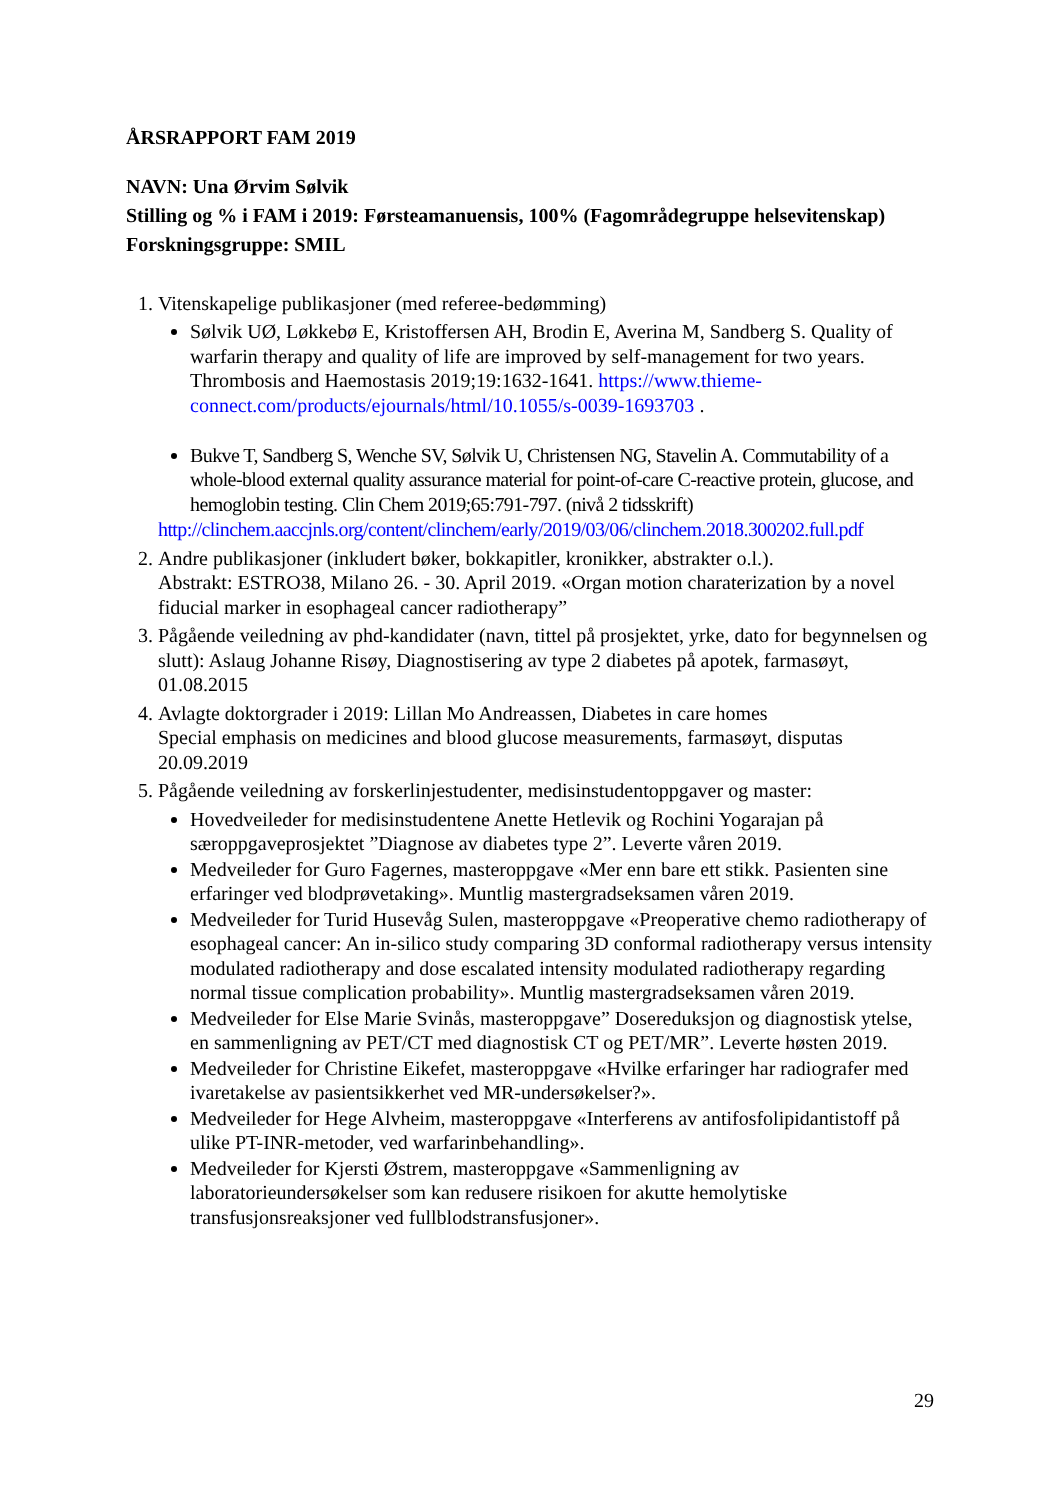ÅRSRAPPORT FAM 2019
NAVN: Una Ørvim Sølvik
Stilling og % i FAM i 2019: Førsteamanuensis, 100% (Fagområdegruppe helsevitenskap)
Forskningsgruppe: SMIL
1. Vitenskapelige publikasjoner (med referee-bedømming)
Sølvik UØ, Løkkebø E, Kristoffersen AH, Brodin E, Averina M, Sandberg S. Quality of warfarin therapy and quality of life are improved by self-management for two years. Thrombosis and Haemostasis 2019;19:1632-1641. https://www.thieme-connect.com/products/ejournals/html/10.1055/s-0039-1693703 .
Bukve T, Sandberg S, Wenche SV, Sølvik U, Christensen NG, Stavelin A. Commutability of a whole-blood external quality assurance material for point-of-care C-reactive protein, glucose, and hemoglobin testing. Clin Chem 2019;65:791-797. (nivå 2 tidsskrift)
http://clinchem.aaccjnls.org/content/clinchem/early/2019/03/06/clinchem.2018.300202.full.pdf
2. Andre publikasjoner (inkludert bøker, bokkapitler, kronikker, abstrakter o.l.).
Abstrakt: ESTRO38, Milano 26. - 30. April 2019. «Organ motion charaterization by a novel fiducial marker in esophageal cancer radiotherapy”
3. Pågående veiledning av phd-kandidater (navn, tittel på prosjektet, yrke, dato for begynnelsen og slutt): Aslaug Johanne Risøy, Diagnostisering av type 2 diabetes på apotek, farmasøyt, 01.08.2015
4. Avlagte doktorgrader i 2019: Lillan Mo Andreassen, Diabetes in care homes
Special emphasis on medicines and blood glucose measurements, farmasøyt, disputas 20.09.2019
5. Pågående veiledning av forskerlinjestudenter, medisinstudentoppgaver og master:
Hovedveileder for medisinstudentene Anette Hetlevik og Rochini Yogarajan på særoppgaveprosjektet ”Diagnose av diabetes type 2”. Leverte våren 2019.
Medveileder for Guro Fagernes, masteroppgave «Mer enn bare ett stikk. Pasienten sine erfaringer ved blodprøvetaking». Muntlig mastergradseksamen våren 2019.
Medveileder for Turid Husevåg Sulen, masteroppgave «Preoperative chemo radiotherapy of esophageal cancer: An in-silico study comparing 3D conformal radiotherapy versus intensity modulated radiotherapy and dose escalated intensity modulated radiotherapy regarding normal tissue complication probability». Muntlig mastergradseksamen våren 2019.
Medveileder for Else Marie Svinås, masteroppgave” Dosereduksjon og diagnostisk ytelse, en sammenligning av PET/CT med diagnostisk CT og PET/MR”. Leverte høsten 2019.
Medveileder for Christine Eikefet, masteroppgave «Hvilke erfaringer har radiografer med ivaretakelse av pasientsikkerhet ved MR-undersøkelser?».
Medveileder for Hege Alvheim, masteroppgave «Interferens av antifosfolipidantistoff på ulike PT-INR-metoder, ved warfarinbehandling».
Medveileder for Kjersti Østrem, masteroppgave «Sammenligning av laboratorieundersøkelser som kan redusere risikoen for akutte hemolytiske transfusjonsreaksjoner ved fullblodstransfusjoner».
29